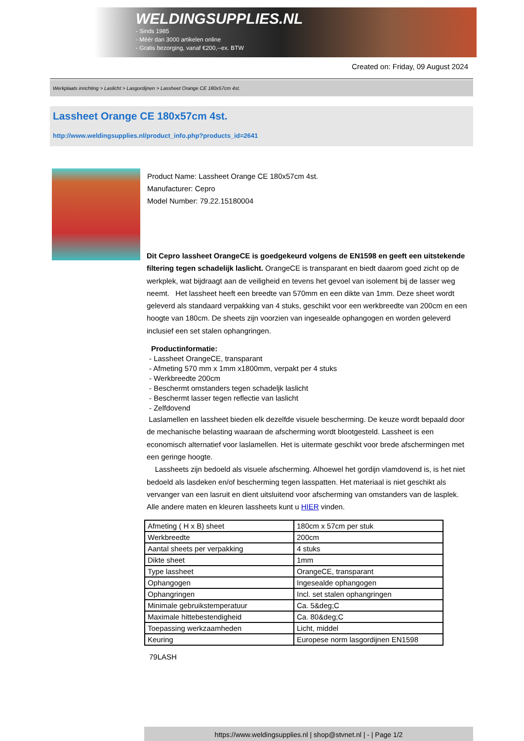WELDINGSUPPLIES.NL
- Sinds 1985
- Méér dan 3000 artikelen online
- Gratis bezorging, vanaf €200,--ex. BTW
Created on: Friday, 09 August 2024
Werkplaats inrichting > Laslicht > Lasgordijnen > Lassheet Orange CE 180x57cm 4st.
Lassheet Orange CE 180x57cm 4st.
http://www.weldingsupplies.nl/product_info.php?products_id=2641
Product Name: Lassheet Orange CE 180x57cm 4st.
Manufacturer: Cepro
Model Number: 79.22.15180004
Dit Cepro lassheet OrangeCE is goedgekeurd volgens de EN1598 en geeft een uitstekende filtering tegen schadelijk laslicht. OrangeCE is transparant en biedt daarom goed zicht op de werkplek, wat bijdraagt aan de veiligheid en tevens het gevoel van isolement bij de lasser weg neemt. Het lassheet heeft een breedte van 570mm en een dikte van 1mm. Deze sheet wordt geleverd als standaard verpakking van 4 stuks, geschikt voor een werkbreedte van 200cm en een hoogte van 180cm. De sheets zijn voorzien van ingesealde ophangogen en worden geleverd inclusief een set stalen ophangringen.
Productinformatie:
- Lassheet OrangeCE, transparant
- Afmeting 570 mm x 1mm x1800mm, verpakt per 4 stuks
- Werkbreedte 200cm
- Beschermt omstanders tegen schadeljk laslicht
- Beschermt lasser tegen reflectie van laslicht
- Zelfdovend
Laslamellen en lassheet bieden elk dezelfde visuele bescherming. De keuze wordt bepaald door de mechanische belasting waaraan de afscherming wordt blootgesteld. Lassheet is een economisch alternatief voor laslamellen. Het is uitermate geschikt voor brede afschermingen met een geringe hoogte.
Lassheets zijn bedoeld als visuele afscherming. Alhoewel het gordijn vlamdovend is, is het niet bedoeld als lasdeken en/of bescherming tegen lasspatten. Het materiaal is niet geschikt als vervanger van een lasruit en dient uitsluitend voor afscherming van omstanders van de lasplek. Alle andere maten en kleuren lassheets kunt u HIER vinden.
| Afmeting ( H x B) sheet | 180cm x 57cm per stuk |
| Werkbreedte | 200cm |
| Aantal sheets per verpakking | 4 stuks |
| Dikte sheet | 1mm |
| Type lassheet | OrangeCE, transparant |
| Ophangogen | Ingesealde ophangogen |
| Ophangringen | Incl. set stalen ophangringen |
| Minimale gebruikstemperatuur | Ca. 5&deg;C |
| Maximale hittebestendigheid | Ca. 80&deg;C |
| Toepassing werkzaamheden | Licht, middel |
| Keuring | Europese norm lasgordijnen EN1598 |
79LASH
https://www.weldingsupplies.nl | shop@stvnet.nl | - | Page 1/2